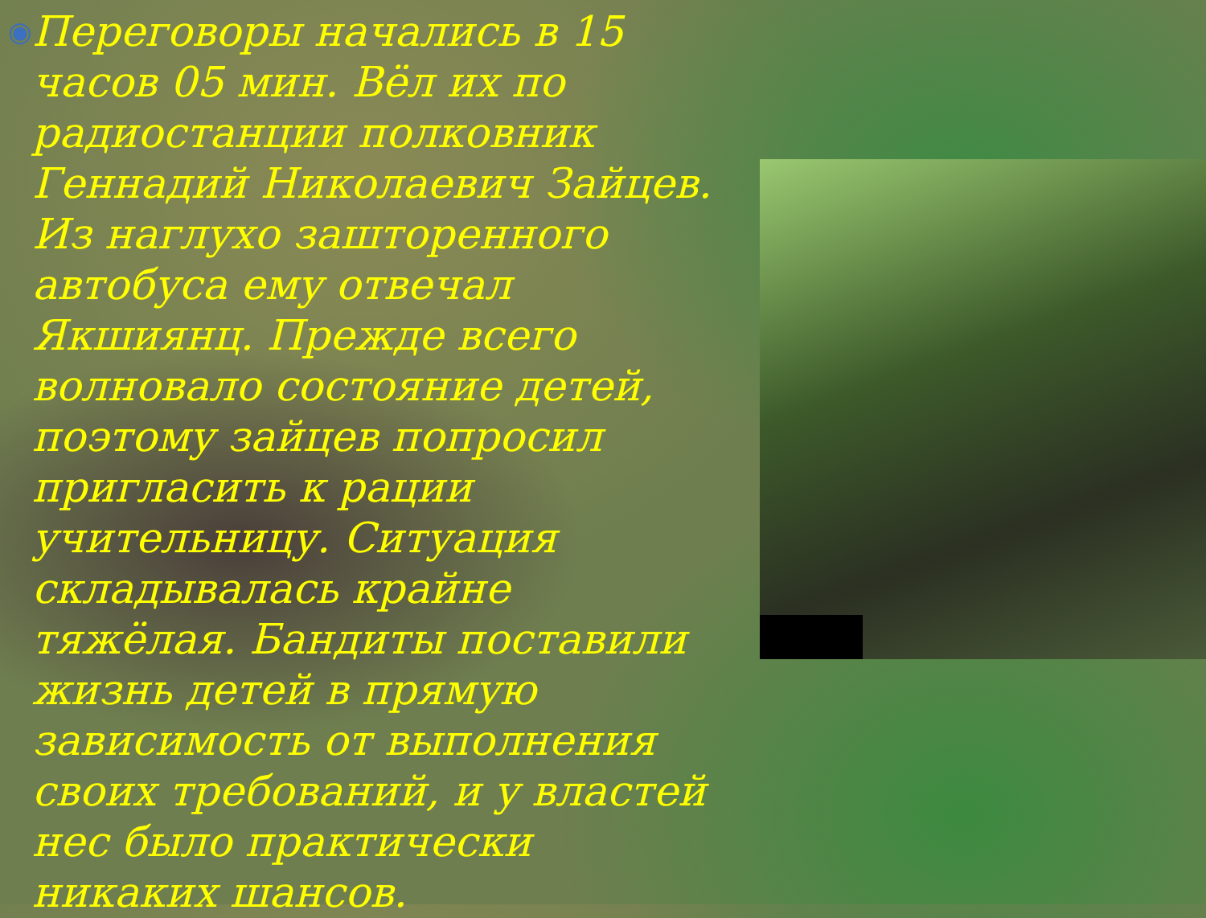◉
Переговоры начались в 15 часов 05 мин. Вёл их по радиостанции полковник Геннадий Николаевич Зайцев. Из наглухо заштореннoго автобуса ему отвечал Якшиянц. Прежде всего волновало состояние детей, поэтому зайцев попросил пригласить к рации учительницу. Ситуация складывалась крайне тяжёлая. Бандиты поставили жизнь детей в прямую зависимость от выполнения своих требований, и у властей нес было практически никаких шансов.